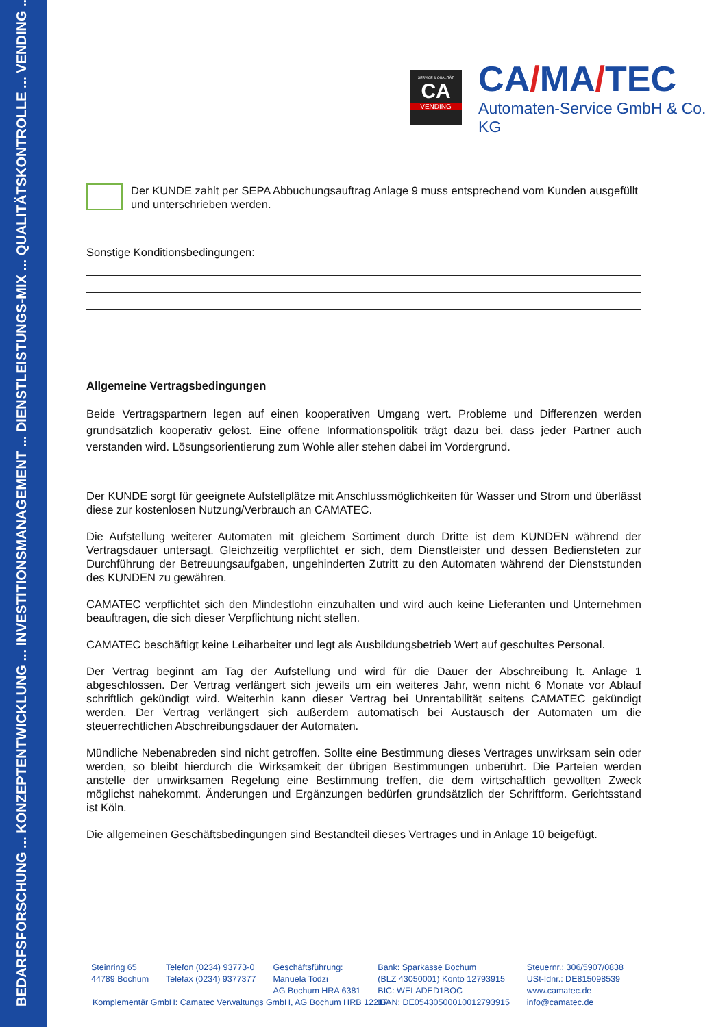BEDARFSFORSCHUNG ... KONZEPTENTWICKLUNG ... INVESTITIONSMANAGEMENT ... DIENSTLEISTUNGS-MIX ... QUALITÄTSKONTROLLE ... VENDING ...
SERVICE & QUALITÄT
CA
VENDING
CA/MA/TEC
Automaten-Service GmbH & Co. KG
Der KUNDE zahlt per SEPA Abbuchungsauftrag Anlage 9 muss entsprechend vom Kunden ausgefüllt und unterschrieben werden.
Sonstige Konditionsbedingungen:
Allgemeine Vertragsbedingungen
Beide Vertragspartnern legen auf einen kooperativen Umgang wert. Probleme und Differenzen werden grundsätzlich kooperativ gelöst. Eine offene Informationspolitik trägt dazu bei, dass jeder Partner auch verstanden wird. Lösungsorientierung zum Wohle aller stehen dabei im Vordergrund.
Der KUNDE sorgt für geeignete Aufstellplätze mit Anschlussmöglichkeiten für Wasser und Strom und überlässt diese zur kostenlosen Nutzung/Verbrauch an CAMATEC.
Die Aufstellung weiterer Automaten mit gleichem Sortiment durch Dritte ist dem KUNDEN während der Vertragsdauer untersagt. Gleichzeitig verpflichtet er sich, dem Dienstleister und dessen Bediensteten zur Durchführung der Betreuungsaufgaben, ungehinderten Zutritt zu den Automaten während der Dienststunden des KUNDEN zu gewähren.
CAMATEC verpflichtet sich den Mindestlohn einzuhalten und wird auch keine Lieferanten und Unternehmen beauftragen, die sich dieser Verpflichtung nicht stellen.
CAMATEC beschäftigt keine Leiharbeiter und legt als Ausbildungsbetrieb Wert auf geschultes Personal.
Der Vertrag beginnt am Tag der Aufstellung und wird für die Dauer der Abschreibung lt. Anlage 1 abgeschlossen. Der Vertrag verlängert sich jeweils um ein weiteres Jahr, wenn nicht 6 Monate vor Ablauf schriftlich gekündigt wird. Weiterhin kann dieser Vertrag bei Unrentabilität seitens CAMATEC gekündigt werden. Der Vertrag verlängert sich außerdem automatisch bei Austausch der Automaten um die steuerrechtlichen Abschreibungsdauer der Automaten.
Mündliche Nebenabreden sind nicht getroffen. Sollte eine Bestimmung dieses Vertrages unwirksam sein oder werden, so bleibt hierdurch die Wirksamkeit der übrigen Bestimmungen unberührt. Die Parteien werden anstelle der unwirksamen Regelung eine Bestimmung treffen, die dem wirtschaftlich gewollten Zweck möglichst nahekommt. Änderungen und Ergänzungen bedürfen grundsätzlich der Schriftform. Gerichtsstand ist Köln.
Die allgemeinen Geschäftsbedingungen sind Bestandteil dieses Vertrages und in Anlage 10 beigefügt.
Steinring 65
44789 Bochum
Telefon (0234) 93773-0
Telefax (0234) 9377377
Geschäftsführung:
Manuela Todzi
AG Bochum HRA 6381
Bank: Sparkasse Bochum
(BLZ 43050001) Konto 12793915
BIC: WELADED1BOC
IBAN: DE05430500010012793915
Steuernr.: 306/5907/0838
USt-Idnr.: DE815098539
www.camatec.de
info@camatec.de
Komplementär GmbH: Camatec Verwaltungs GmbH, AG Bochum HRB 12217